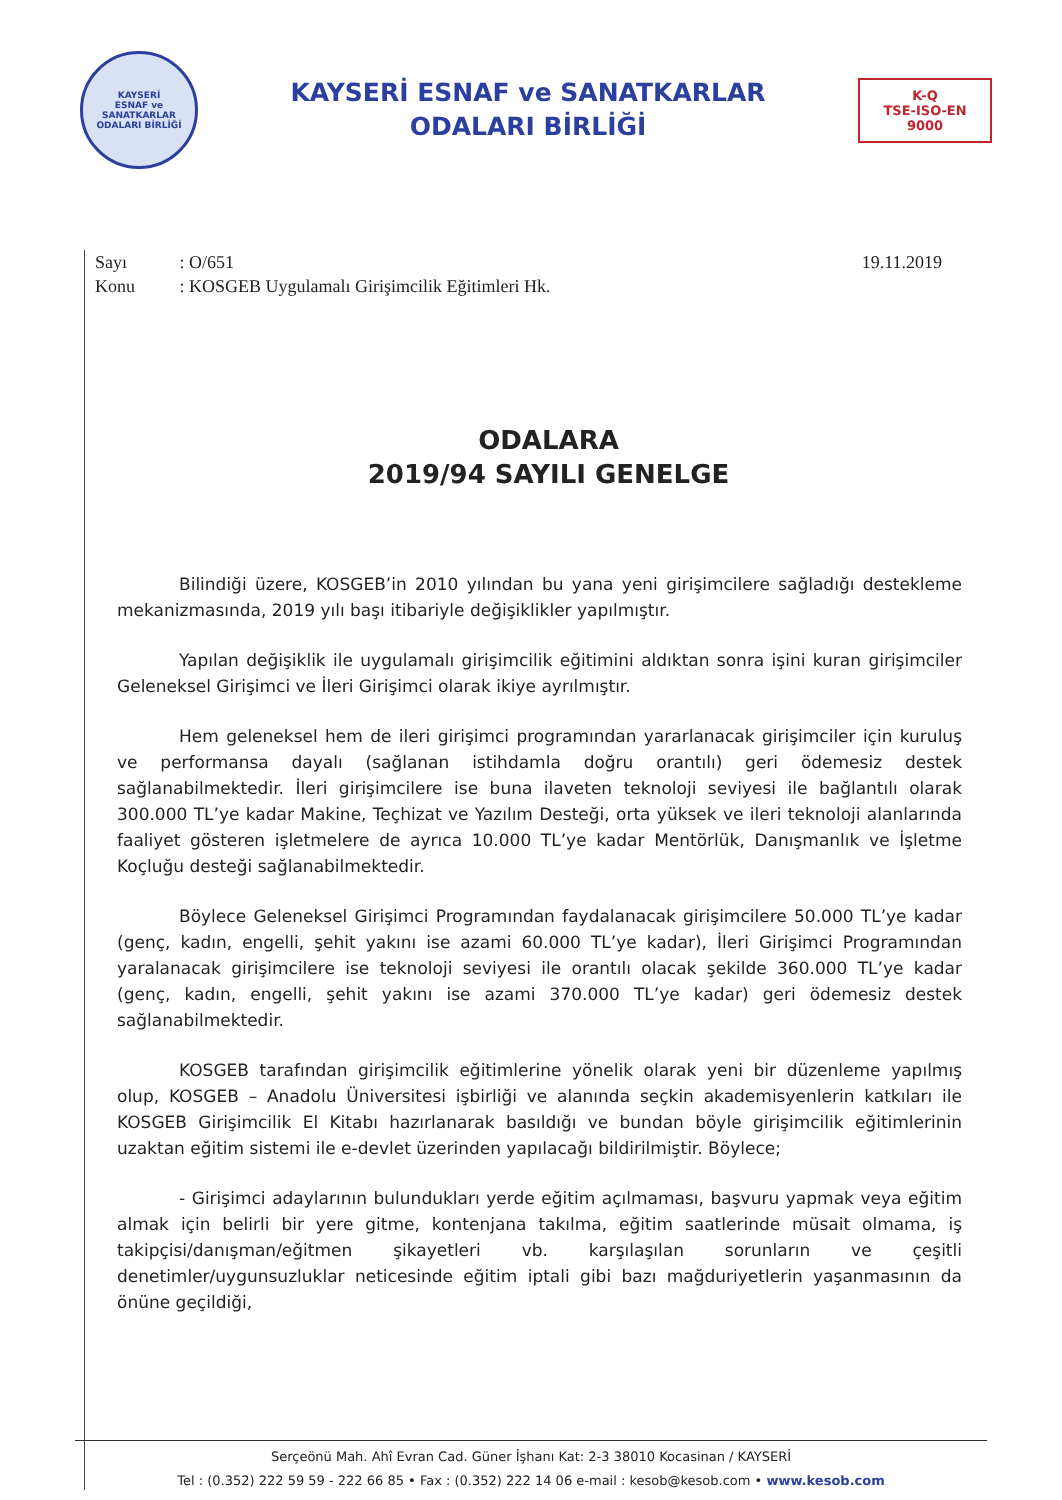KAYSERİ
ESNAF ve SANATKARLAR
ODALARI BİRLİĞİ
KAYSERİ ESNAF ve SANATKARLAR
ODALARI BİRLİĞİ
K-Q
TSE-ISO-EN
9000
Sayı : O/651
Konu : KOSGEB Uygulamalı Girişimcilik Eğitimleri Hk.
19.11.2019
ODALARA
2019/94 SAYILI GENELGE
Bilindiği üzere, KOSGEB’in 2010 yılından bu yana yeni girişimcilere sağladığı destekleme mekanizmasında, 2019 yılı başı itibariyle değişiklikler yapılmıştır.
Yapılan değişiklik ile uygulamalı girişimcilik eğitimini aldıktan sonra işini kuran girişimciler Geleneksel Girişimci ve İleri Girişimci olarak ikiye ayrılmıştır.
Hem geleneksel hem de ileri girişimci programından yararlanacak girişimciler için kuruluş ve performansa dayalı (sağlanan istihdamla doğru orantılı) geri ödemesiz destek sağlanabilmektedir. İleri girişimcilere ise buna ilaveten teknoloji seviyesi ile bağlantılı olarak 300.000 TL’ye kadar Makine, Teçhizat ve Yazılım Desteği, orta yüksek ve ileri teknoloji alanlarında faaliyet gösteren işletmelere de ayrıca 10.000 TL’ye kadar Mentörlük, Danışmanlık ve İşletme Koçluğu desteği sağlanabilmektedir.
Böylece Geleneksel Girişimci Programından faydalanacak girişimcilere 50.000 TL’ye kadar (genç, kadın, engelli, şehit yakını ise azami 60.000 TL’ye kadar), İleri Girişimci Programından yaralanacak girişimcilere ise teknoloji seviyesi ile orantılı olacak şekilde 360.000 TL’ye kadar (genç, kadın, engelli, şehit yakını ise azami 370.000 TL’ye kadar) geri ödemesiz destek sağlanabilmektedir.
KOSGEB tarafından girişimcilik eğitimlerine yönelik olarak yeni bir düzenleme yapılmış olup, KOSGEB – Anadolu Üniversitesi işbirliği ve alanında seçkin akademisyenlerin katkıları ile KOSGEB Girişimcilik El Kitabı hazırlanarak basıldığı ve bundan böyle girişimcilik eğitimlerinin uzaktan eğitim sistemi ile e-devlet üzerinden yapılacağı bildirilmiştir. Böylece;
- Girişimci adaylarının bulundukları yerde eğitim açılmaması, başvuru yapmak veya eğitim almak için belirli bir yere gitme, kontenjana takılma, eğitim saatlerinde müsait olmama, iş takipçisi/danışman/eğitmen şikayetleri vb. karşılaşılan sorunların ve çeşitli denetimler/uygunsuzluklar neticesinde eğitim iptali gibi bazı mağduriyetlerin yaşanmasının da önüne geçildiği,
Serçeönü Mah. Ahî Evran Cad. Güner İşhanı Kat: 2-3 38010 Kocasinan / KAYSERİ
Tel : (0.352) 222 59 59 - 222 66 85 • Fax : (0.352) 222 14 06 e-mail : kesob@kesob.com • www.kesob.com